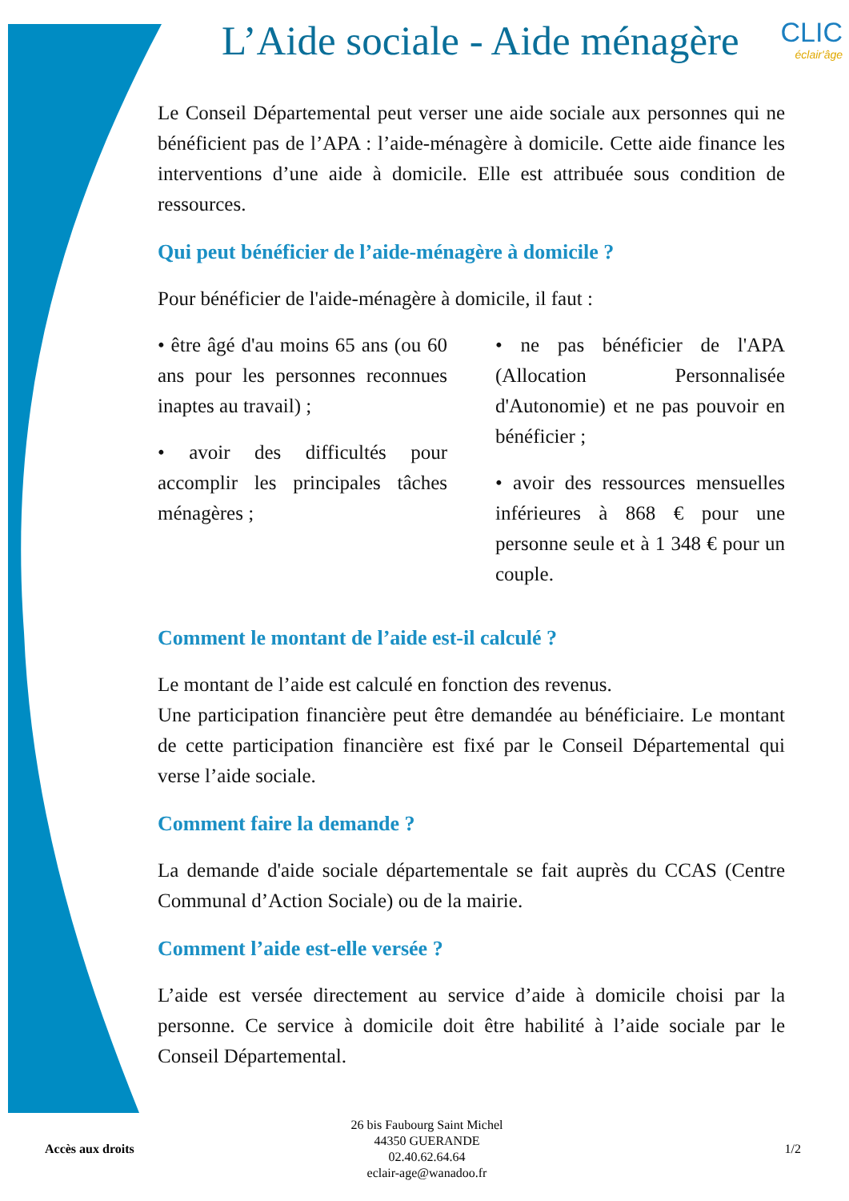L’Aide sociale - Aide ménagère
CLIC
éclair'âge
Le Conseil Départemental peut verser une aide sociale aux personnes qui ne bénéficient pas de l’APA : l’aide-ménagère à domicile. Cette aide finance les interventions d’une aide à domicile. Elle est attribuée sous condition de ressources.
Qui peut bénéficier de l’aide-ménagère à domicile ?
Pour bénéficier de l'aide-ménagère à domicile, il faut :
• être âgé d'au moins 65 ans (ou 60 ans pour les personnes reconnues inaptes au travail) ;
• avoir des difficultés pour accomplir les principales tâches ménagères ;
• ne pas bénéficier de l'APA (Allocation Personnalisée d'Autonomie) et ne pas pouvoir en bénéficier ;
• avoir des ressources mensuelles inférieures à 868 € pour une personne seule et à 1 348 € pour un couple.
Comment le montant de l’aide est-il calculé ?
Le montant de l’aide est calculé en fonction des revenus.
Une participation financière peut être demandée au bénéficiaire. Le montant de cette participation financière est fixé par le Conseil Départemental qui verse l’aide sociale.
Comment faire la demande ?
La demande d'aide sociale départementale se fait auprès du CCAS (Centre Communal d’Action Sociale) ou de la mairie.
Comment l’aide est-elle versée ?
L’aide est versée directement au service d’aide à domicile choisi par la personne. Ce service à domicile doit être habilité à l’aide sociale par le Conseil Départemental.
Accès aux droits
26 bis Faubourg Saint Michel
44350 GUERANDE
02.40.62.64.64
eclair-age@wanadoo.fr
1/2